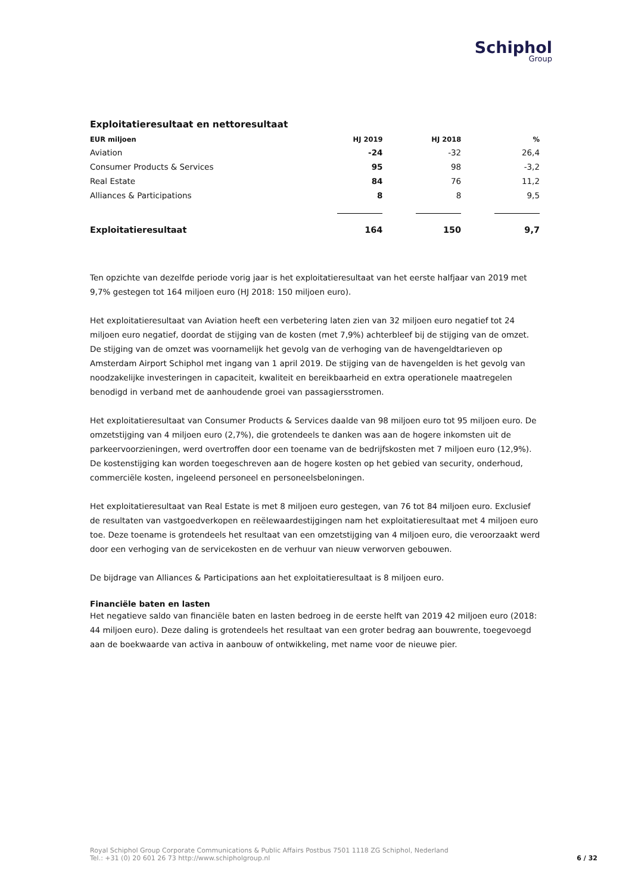Schiphol
Group
Exploitatieresultaat en nettoresultaat
| EUR miljoen | HJ 2019 | HJ 2018 | % |
| --- | --- | --- | --- |
| Aviation | -24 | -32 | 26,4 |
| Consumer Products & Services | 95 | 98 | -3,2 |
| Real Estate | 84 | 76 | 11,2 |
| Alliances & Participations | 8 | 8 | 9,5 |
| Exploitatieresultaat | 164 | 150 | 9,7 |
Ten opzichte van dezelfde periode vorig jaar is het exploitatieresultaat van het eerste halfjaar van 2019 met 9,7% gestegen tot 164 miljoen euro (HJ 2018: 150 miljoen euro).
Het exploitatieresultaat van Aviation heeft een verbetering laten zien van 32 miljoen euro negatief tot 24 miljoen euro negatief, doordat de stijging van de kosten (met 7,9%) achterbleef bij de stijging van de omzet. De stijging van de omzet was voornamelijk het gevolg van de verhoging van de havengeldtarieven op Amsterdam Airport Schiphol met ingang van 1 april 2019. De stijging van de havengelden is het gevolg van noodzakelijke investeringen in capaciteit, kwaliteit en bereikbaarheid en extra operationele maatregelen benodigd in verband met de aanhoudende groei van passagiersstromen.
Het exploitatieresultaat van Consumer Products & Services daalde van 98 miljoen euro tot 95 miljoen euro. De omzetstijging van 4 miljoen euro (2,7%), die grotendeels te danken was aan de hogere inkomsten uit de parkeervoorzieningen, werd overtroffen door een toename van de bedrijfskosten met 7 miljoen euro (12,9%). De kostenstijging kan worden toegeschreven aan de hogere kosten op het gebied van security, onderhoud, commerciële kosten, ingeleend personeel en personeelsbeloningen.
Het exploitatieresultaat van Real Estate is met 8 miljoen euro gestegen, van 76 tot 84 miljoen euro. Exclusief de resultaten van vastgoedverkopen en reëlewaardestijgingen nam het exploitatieresultaat met 4 miljoen euro toe. Deze toename is grotendeels het resultaat van een omzetstijging van 4 miljoen euro, die veroorzaakt werd door een verhoging van de servicekosten en de verhuur van nieuw verworven gebouwen.
De bijdrage van Alliances & Participations aan het exploitatieresultaat is 8 miljoen euro.
Financiële baten en lasten
Het negatieve saldo van financiële baten en lasten bedroeg in de eerste helft van 2019 42 miljoen euro (2018: 44 miljoen euro). Deze daling is grotendeels het resultaat van een groter bedrag aan bouwrente, toegevoegd aan de boekwaarde van activa in aanbouw of ontwikkeling, met name voor de nieuwe pier.
Royal Schiphol Group Corporate Communications & Public Affairs Postbus 7501 1118 ZG Schiphol, Nederland
Tel.: +31 (0) 20 601 26 73 http://www.schipholgroup.nl
6 / 32